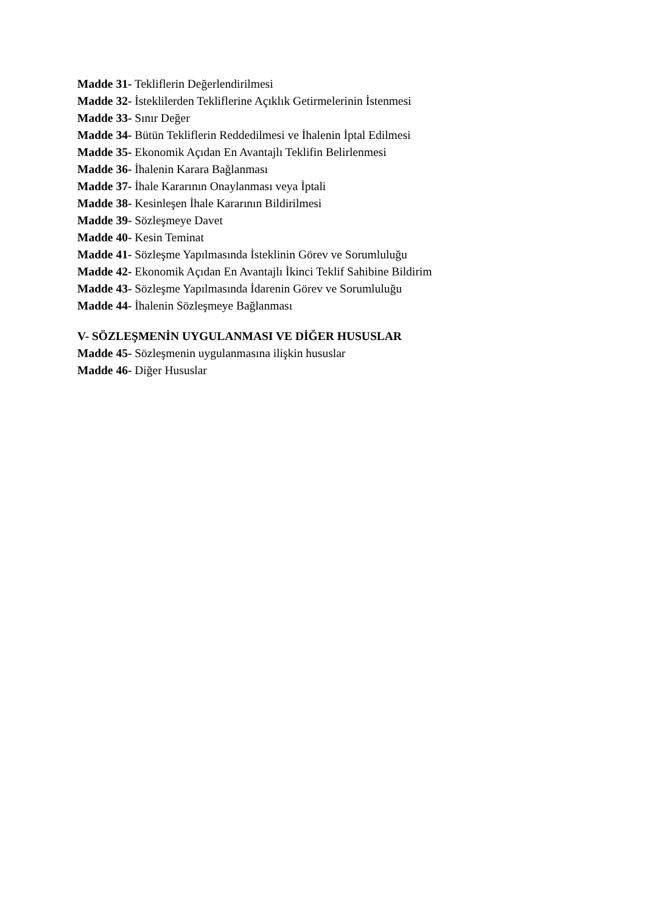Madde 31- Tekliflerin Değerlendirilmesi
Madde 32- İsteklilerden Tekliflerine Açıklık Getirmelerinin İstenmesi
Madde 33- Sınır Değer
Madde 34- Bütün Tekliflerin Reddedilmesi ve İhalenin İptal Edilmesi
Madde 35- Ekonomik Açıdan En Avantajlı Teklifin Belirlenmesi
Madde 36- İhalenin Karara Bağlanması
Madde 37- İhale Kararının Onaylanması veya İptali
Madde 38- Kesinleşen İhale Kararının Bildirilmesi
Madde 39- Sözleşmeye Davet
Madde 40- Kesin Teminat
Madde 41- Sözleşme Yapılmasında İsteklinin Görev ve Sorumluluğu
Madde 42- Ekonomik Açıdan En Avantajlı İkinci Teklif Sahibine Bildirim
Madde 43- Sözleşme Yapılmasında İdarenin Görev ve Sorumluluğu
Madde 44- İhalenin Sözleşmeye Bağlanması
V- SÖZLEŞMENİN UYGULANMASI VE DİĞER HUSUSLAR
Madde 45- Sözleşmenin uygulanmasına ilişkin hususlar
Madde 46- Diğer Hususlar